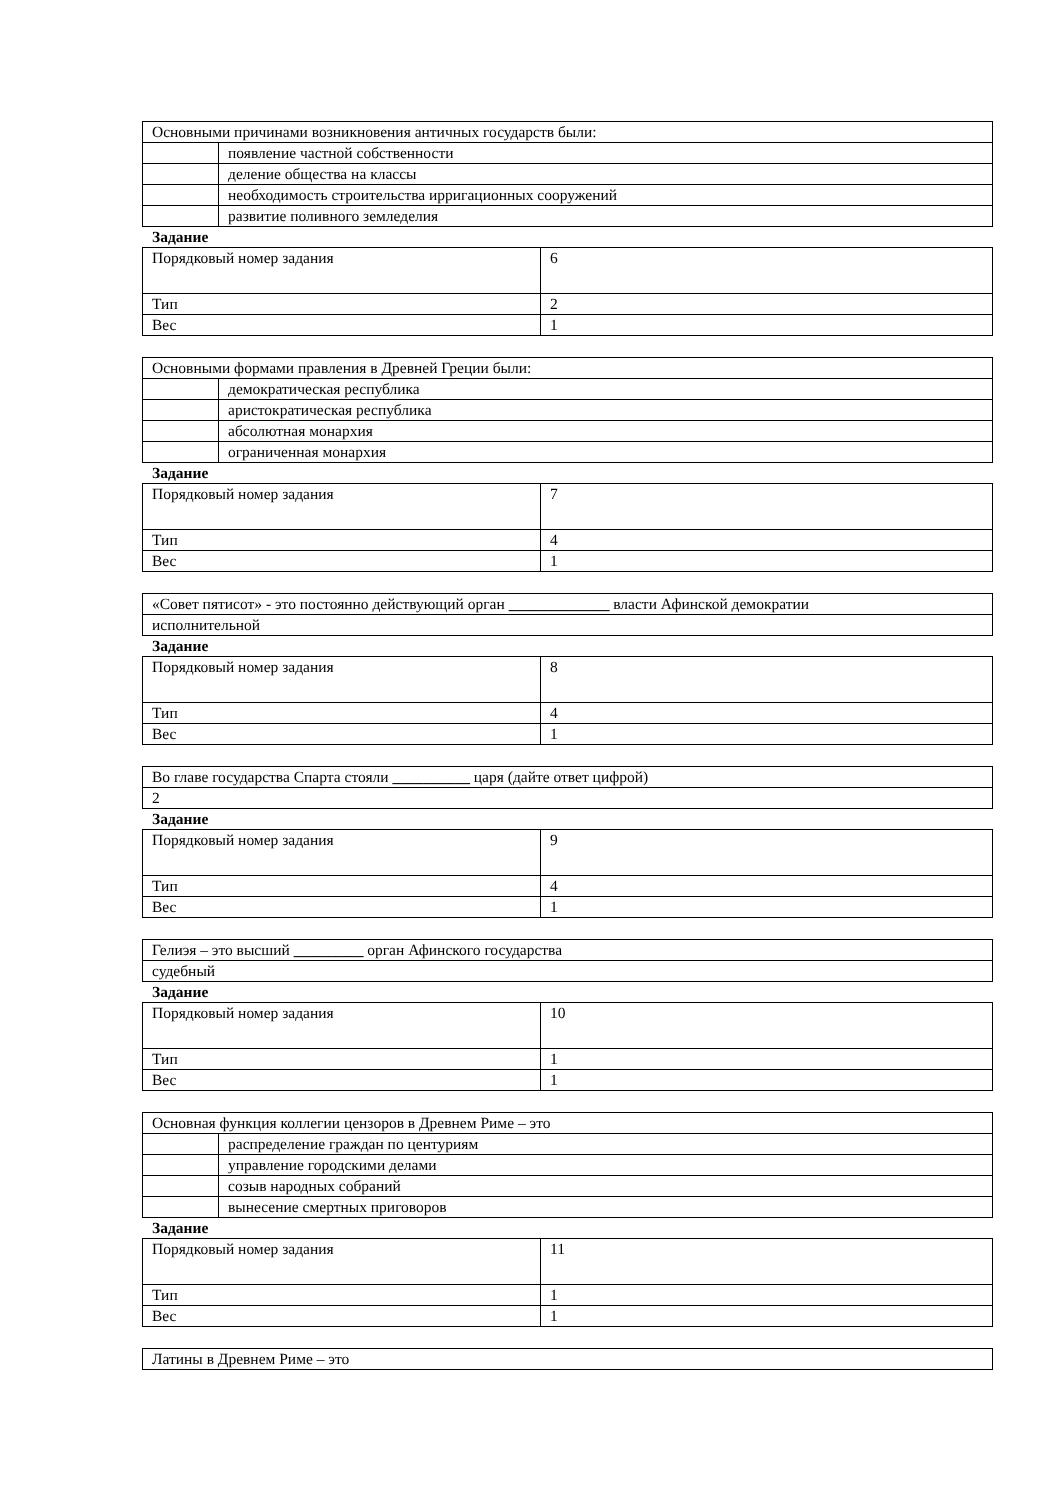| Основными причинами возникновения античных государств были: | |
| | появление частной собственности |
| | деление общества на классы |
| | необходимость строительства ирригационных сооружений |
| | развитие поливного земледелия |
Задание
| Порядковый номер задания | 6 |
| Тип | 2 |
| Вес | 1 |
| Основными формами правления в Древней Греции были: | |
| | демократическая республика |
| | аристократическая республика |
| | абсолютная монархия |
| | ограниченная монархия |
Задание
| Порядковый номер задания | 7 |
| Тип | 4 |
| Вес | 1 |
| «Совет пятисот» - это постоянно действующий орган _____________ власти Афинской демократии |
| исполнительной |
Задание
| Порядковый номер задания | 8 |
| Тип | 4 |
| Вес | 1 |
| Во главе государства Спарта стояли __________ царя (дайте ответ цифрой) |
| 2 |
Задание
| Порядковый номер задания | 9 |
| Тип | 4 |
| Вес | 1 |
| Гелиэя – это высший _________ орган Афинского государства |
| судебный |
Задание
| Порядковый номер задания | 10 |
| Тип | 1 |
| Вес | 1 |
| Основная функция коллегии цензоров в Древнем Риме – это | |
| | распределение граждан по центуриям |
| | управление городскими делами |
| | созыв народных собраний |
| | вынесение смертных приговоров |
Задание
| Порядковый номер задания | 11 |
| Тип | 1 |
| Вес | 1 |
| Латины в Древнем Риме – это |